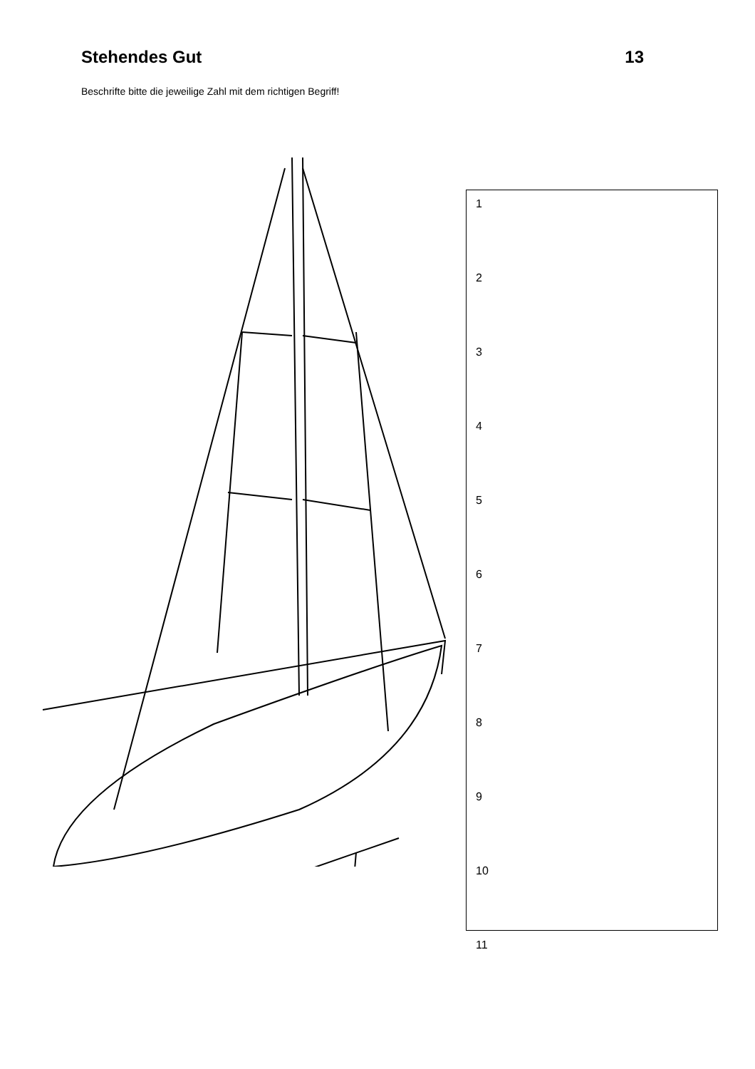Stehendes Gut 13
Beschrifte bitte die jeweilige Zahl mit dem richtigen Begriff!
1
2
3
4
5
6
7
8
9
10
11